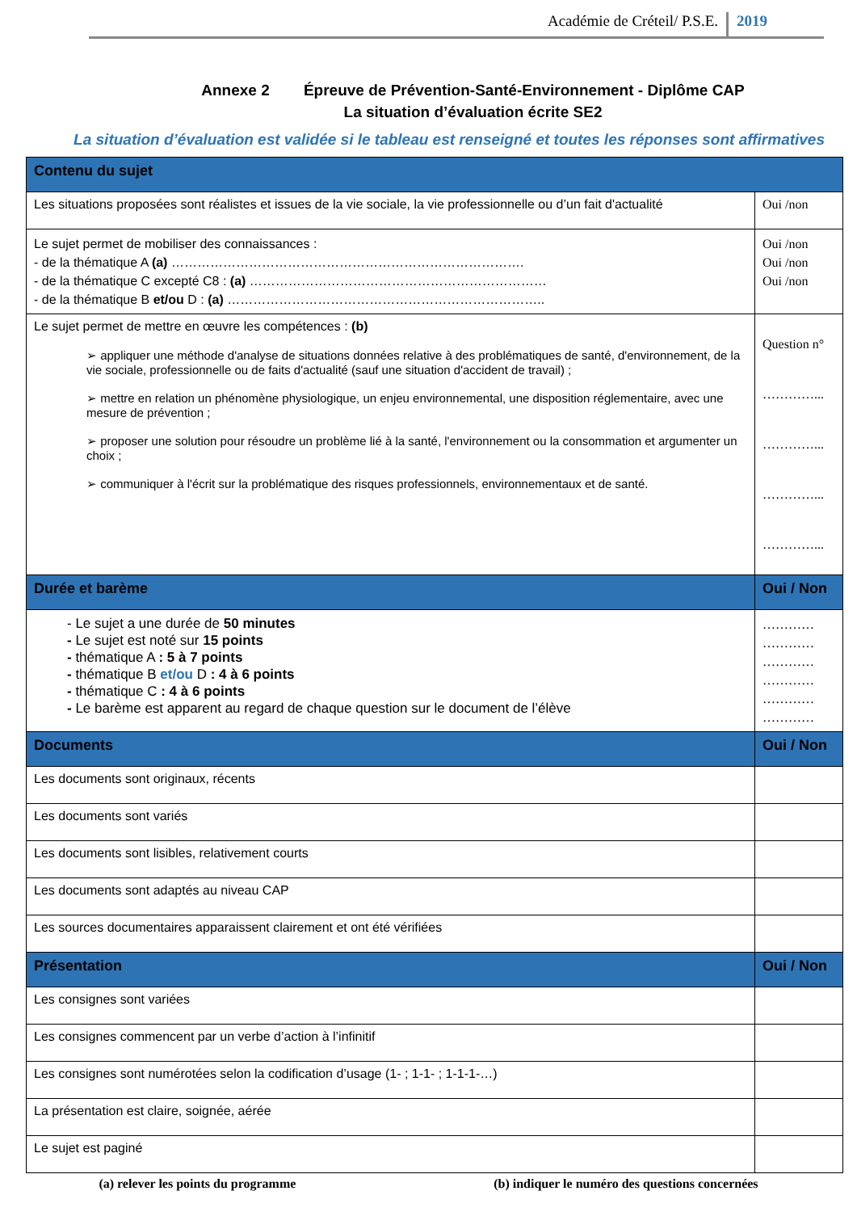Académie de Créteil/ P.S.E. 2019
Annexe 2 Épreuve de Prévention-Santé-Environnement - Diplôme CAP
La situation d’évaluation écrite SE2
La situation d’évaluation est validée si le tableau est renseigné et toutes les réponses sont affirmatives
| Contenu du sujet | |
| Les situations proposées sont réalistes et issues de la vie sociale, la vie professionnelle ou d’un fait d'actualité | Oui /non |
| Le sujet permet de mobiliser des connaissances : - de la thématique A (a) ………………………………………………………………………. - de la thématique C excepté C8 : (a) …………………………………………………………… - de la thématique B et/ou D : (a) ……………………………………………………………….. | Oui /non Oui /non Oui /non |
| Le sujet permet de mettre en œuvre les compétences : (b) ➢ appliquer une méthode d'analyse de situations données relative à des problématiques de santé, d'environnement, de la vie sociale, professionnelle ou de faits d'actualité (sauf une situation d'accident de travail) ; ➢ mettre en relation un phénomène physiologique, un enjeu environnemental, une disposition réglementaire, avec une mesure de prévention ; ➢ proposer une solution pour résoudre un problème lié à la santé, l'environnement ou la consommation et argumenter un choix ; ➢ communiquer à l'écrit sur la problématique des risques professionnels, environnementaux et de santé. | Question n° …………... …………... …………... …………... |
| Durée et barème | Oui / Non |
| - Le sujet a une durée de 50 minutes - Le sujet est noté sur 15 points - thématique A : 5 à 7 points - thématique B et/ou D : 4 à 6 points - thématique C : 4 à 6 points - Le barème est apparent au regard de chaque question sur le document de l’élève | ………… ………… ………… ………… ………… ………… |
| Documents | Oui / Non |
| Les documents sont originaux, récents | |
| Les documents sont variés | |
| Les documents sont lisibles, relativement courts | |
| Les documents sont adaptés au niveau CAP | |
| Les sources documentaires apparaissent clairement et ont été vérifiées | |
| Présentation | Oui / Non |
| Les consignes sont variées | |
| Les consignes commencent par un verbe d’action à l’infinitif | |
| Les consignes sont numérotées selon la codification d’usage (1- ; 1-1- ; 1-1-1-…) | |
| La présentation est claire, soignée, aérée | |
| Le sujet est paginé | |
(a) relever les points du programme (b) indiquer le numéro des questions concernées